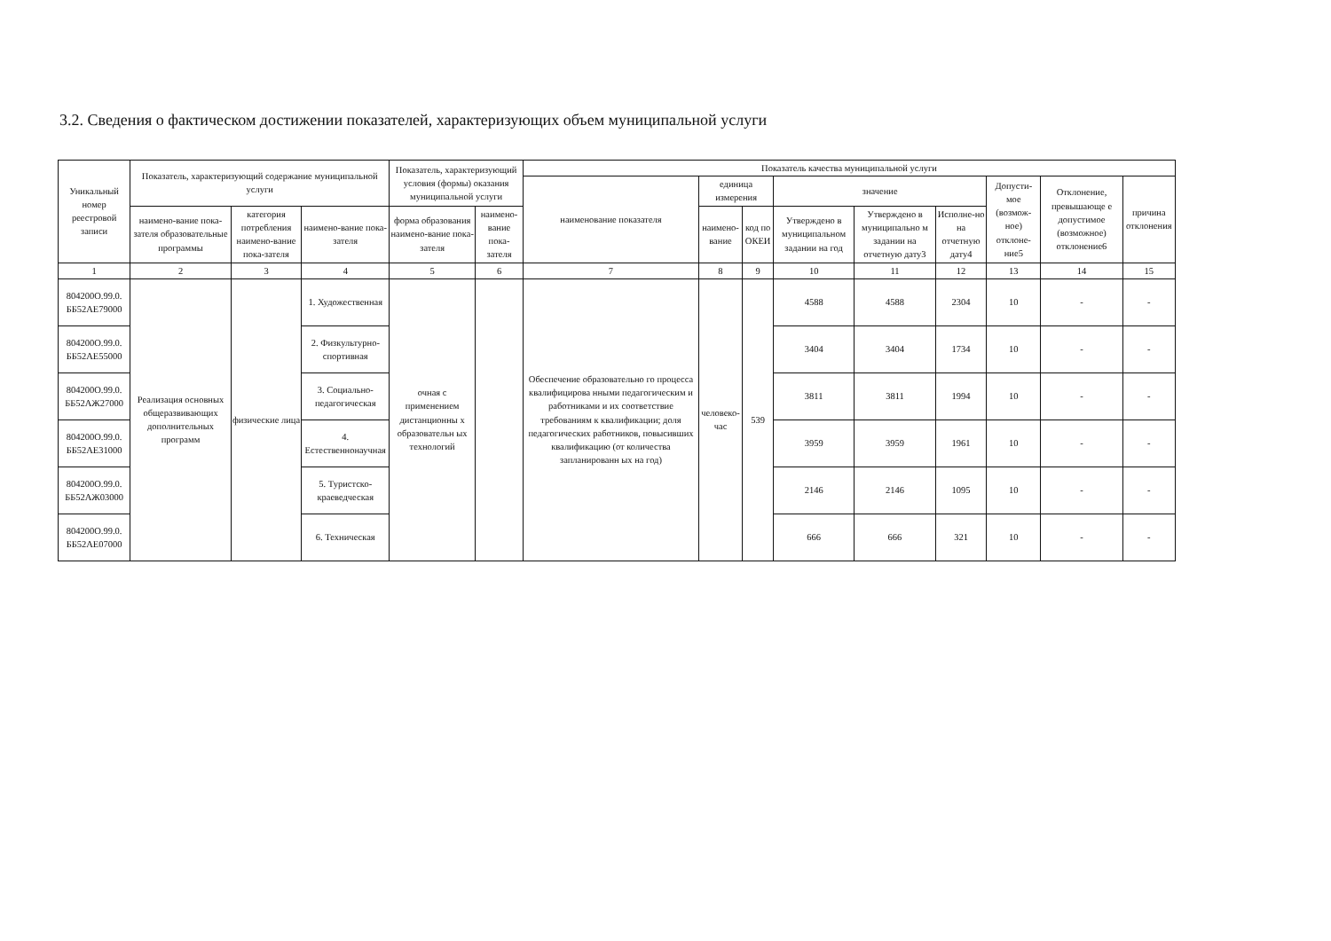3.2. Сведения о фактическом достижении показателей, характеризующих объем муниципальной услуги
| Уникальный номер реестровой записи | Показатель, характеризующий содержание муниципальной услуги | | | Показатель, характеризующий условия (формы) оказания муниципальной услуги | | Показатель качества муниципальной услуги | | | | | | | | |
| --- | --- | --- | --- | --- | --- | --- | --- | --- | --- | --- | --- | --- | --- | --- |
| | | | | | | наименование показателя | единица измерения | | значение | | | Допусти-мое (возмож-ное) отклоне-ние5 | Отклонение, превышающе е допустимое (возможное) отклонение6 | причина отклонения |
| | наимено-вание пока-зателя образовательные программы | категория потребления наимено-вание пока-зателя | наимено-вание пока-зателя | форма образования наимено-вание пока-зателя | наимено-вание пока-зателя | | наимено-вание | код по ОКЕИ | Утверждено в муниципальном задании на год | Утверждено в муниципально м задании на отчетную дату3 | Исполне-но на отчетную дату4 | | | |
| 1 | 2 | 3 | 4 | 5 | 6 | 7 | 8 | 9 | 10 | 11 | 12 | 13 | 14 | 15 |
| 804200О.99.0. ББ52АЕ79000 | Реализация основных общеразвивающих дополнительных программ | физические лица | 1. Художественная | очная с применением дистанционны х образовательн ых технологий | | Обеспечение образовательно го процесса квалифицирова нными педагогическим и работниками и их соответствие требованиям к квалификации; доля педагогических работников, повысивших квалификацию (от количества запланированн ых на год) | человеко-час | 539 | 4588 | 4588 | 2304 | 10 | - | - |
| 804200О.99.0. ББ52АЕ55000 | | | 2. Физкультурно-спортивная | | | | | | 3404 | 3404 | 1734 | 10 | - | - |
| 804200О.99.0. ББ52АЖ27000 | | | 3. Социально-педагогическая | | | | | | 3811 | 3811 | 1994 | 10 | - | - |
| 804200О.99.0. ББ52АЕ31000 | | | 4. Естественнонаучная | | | | | | 3959 | 3959 | 1961 | 10 | - | - |
| 804200О.99.0. ББ52АЖ03000 | | | 5. Туристско-краеведческая | | | | | | 2146 | 2146 | 1095 | 10 | - | - |
| 804200О.99.0. ББ52АЕ07000 | | | 6. Техническая | | | | | | 666 | 666 | 321 | 10 | - | - |